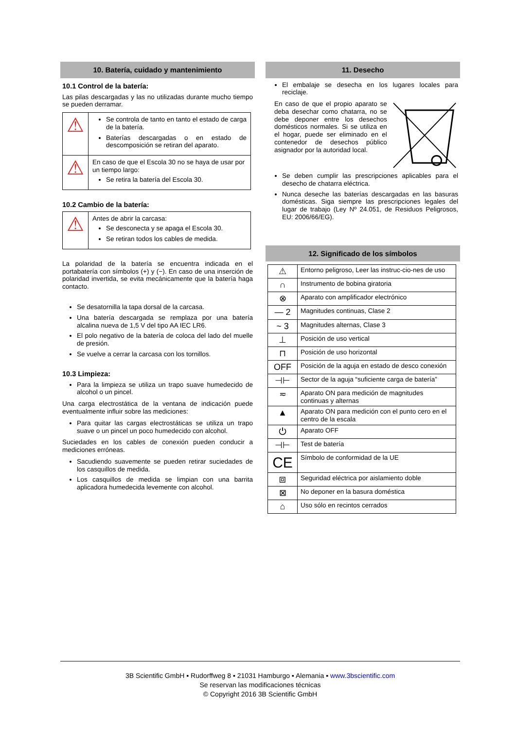10. Batería, cuidado y mantenimiento
10.1 Control de la batería:
Las pilas descargadas y las no utilizadas durante mucho tiempo se pueden derramar.
| ⚠ | Se controla de tanto en tanto el estado de carga de la batería. Baterías descargadas o en estado de descomposición se retiran del aparato. |
| ⚠ | En caso de que el Escola 30 no se haya de usar por un tiempo largo: Se retira la batería del Escola 30. |
10.2 Cambio de la batería:
| ⚠ | Antes de abrir la carcasa: Se desconecta y se apaga el Escola 30. Se retiran todos los cables de medida. |
La polaridad de la batería se encuentra indicada en el portabatería con símbolos (+) y (−). En caso de una inserción de polaridad invertida, se evita mecánicamente que la batería haga contacto.
Se desatornilla la tapa dorsal de la carcasa.
Una batería descargada se remplaza por una batería alcalina nueva de 1,5 V del tipo AA IEC LR6.
El polo negativo de la batería de coloca del lado del muelle de presión.
Se vuelve a cerrar la carcasa con los tornillos.
10.3 Limpieza:
Para la limpieza se utiliza un trapo suave humedecido de alcohol o un pincel.
Una carga electrostática de la ventana de indicación puede eventualmente influir sobre las mediciones:
Para quitar las cargas electrostáticas se utiliza un trapo suave o un pincel un poco humedecido con alcohol.
Suciedades en los cables de conexión pueden conducir a mediciones erróneas.
Sacudiendo suavemente se pueden retirar suciedades de los casquillos de medida.
Los casquillos de medida se limpian con una barrita aplicadora humedecida levemente con alcohol.
11. Desecho
El embalaje se desecha en los lugares locales para reciclaje.
En caso de que el propio aparato se deba desechar como chatarra, no se debe deponer entre los desechos domésticos normales. Si se utiliza en el hogar, puede ser eliminado en el contenedor de desechos público asignador por la autoridad local.
Se deben cumplir las prescripciones aplicables para el desecho de chatarra eléctrica.
Nunca deseche las baterías descargadas en las basuras domésticas. Siga siempre las prescripciones legales del lugar de trabajo (Ley Nº 24.051, de Residuos Peligrosos, EU: 2006/66/EG).
12. Significado de los símbolos
| ⚠ | Entorno peligroso, Leer las instruc-cio-nes de uso |
| ∩ | Instrumento de bobina giratoria |
| ⊗ | Aparato con amplificador electrónico |
| — 2 | Magnitudes continuas, Clase 2 |
| ~ 3 | Magnitudes alternas, Clase 3 |
| ⊥ | Posición de uso vertical |
| ⊓ | Posición de uso horizontal |
| OFF | Posición de la aguja en estado de desco conexión |
| ⊣⊢ | Sector de la aguja “suficiente carga de batería” |
| ≂ | Aparato ON para medición de magnitudes continuas y alternas |
| ▲ | Aparato ON para medición con el punto cero en el centro de la escala |
| ⏻ | Aparato OFF |
| ⊣⊢ | Test de batería |
| CE | Símbolo de conformidad de la UE |
| ⧈ | Seguridad eléctrica por aislamiento doble |
| ⊠ | No deponer en la basura doméstica |
| ⌂ | Uso sólo en recintos cerrados |
3B Scientific GmbH ▪ Rudorffweg 8 ▪ 21031 Hamburgo ▪ Alemania ▪ www.3bscientific.com
Se reservan las modificaciones técnicas
© Copyright 2016 3B Scientific GmbH